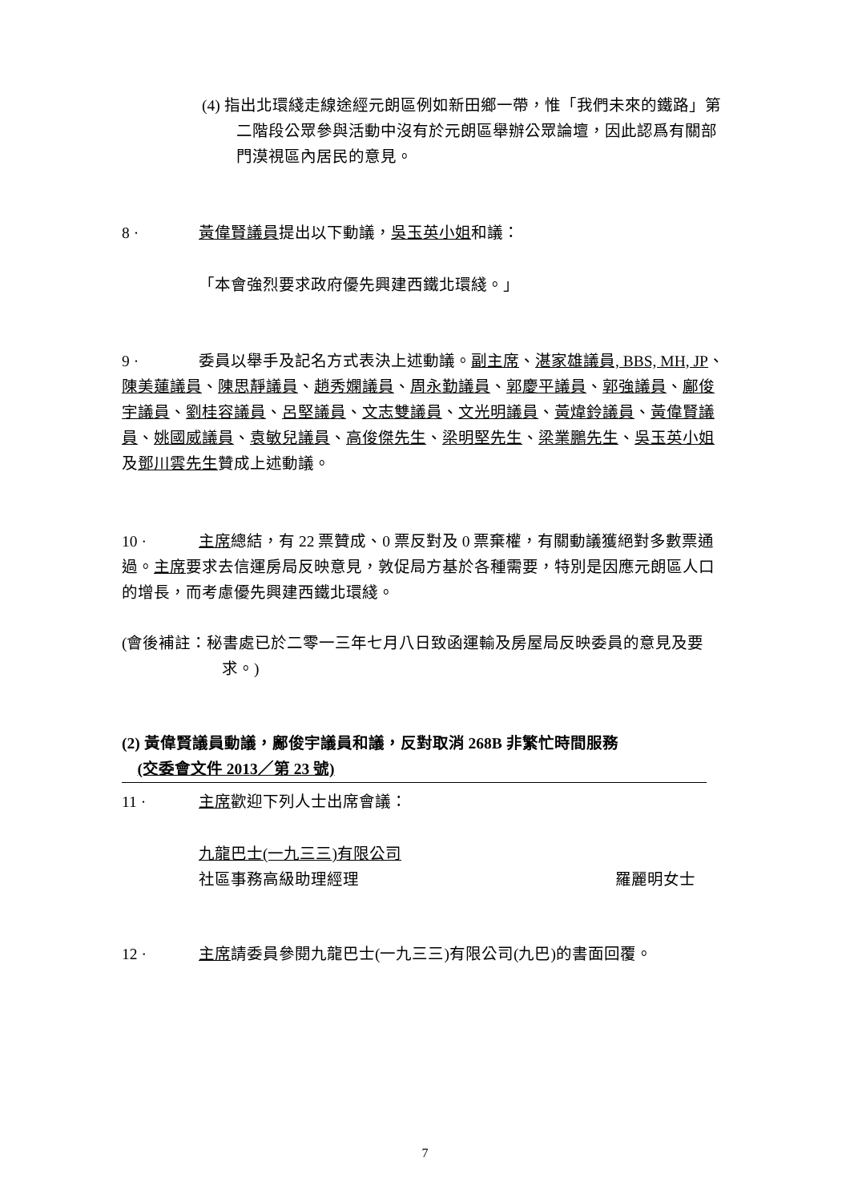(4) 指出北環綫走線途經元朗區例如新田鄉一帶，惟「我們未來的鐵路」第二階段公眾參與活動中沒有於元朗區舉辦公眾論壇，因此認爲有關部門漠視區內居民的意見。
8 · 黃偉賢議員提出以下動議，吳玉英小姐和議：
「本會強烈要求政府優先興建西鐵北環綫。」
9 · 委員以舉手及記名方式表決上述動議。副主席、湛家雄議員, BBS, MH, JP、陳美蓮議員、陳思靜議員、趙秀嫻議員、周永勤議員、郭慶平議員、郭強議員、鄺俊宇議員、劉桂容議員、呂堅議員、文志雙議員、文光明議員、黃煒鈴議員、黃偉賢議員、姚國威議員、袁敏兒議員、高俊傑先生、梁明堅先生、梁業鵬先生、吳玉英小姐及鄧川雲先生贊成上述動議。
10 · 主席總結，有 22 票贊成、0 票反對及 0 票棄權，有關動議獲絕對多數票通過。主席要求去信運房局反映意見，敦促局方基於各種需要，特別是因應元朗區人口的增長，而考慮優先興建西鐵北環綫。
(會後補註：秘書處已於二零一三年七月八日致函運輸及房屋局反映委員的意見及要求。)
(2) 黃偉賢議員動議，鄺俊宇議員和議，反對取消 268B 非繁忙時間服務
(交委會文件 2013／第 23 號)
11 · 主席歡迎下列人士出席會議：
九龍巴士(一九三三)有限公司
社區事務高級助理經理 羅麗明女士
12 · 主席請委員參閱九龍巴士(一九三三)有限公司(九巴)的書面回覆。
7